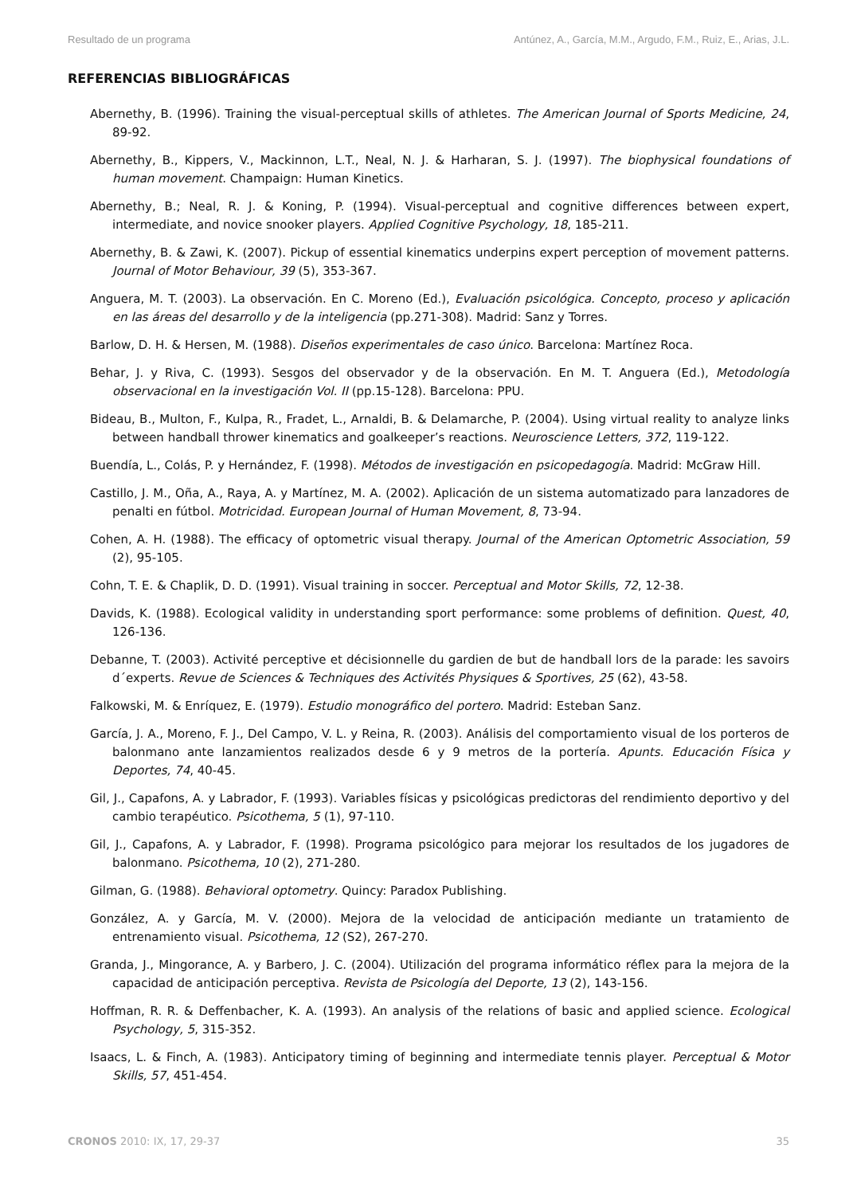Resultado de un programa Antúnez, A., García, M.M., Argudo, F.M., Ruiz, E., Arias, J.L.
REFERENCIAS BIBLIOGRÁFICAS
Abernethy, B. (1996). Training the visual-perceptual skills of athletes. The American Journal of Sports Medicine, 24, 89-92.
Abernethy, B., Kippers, V., Mackinnon, L.T., Neal, N. J. & Harharan, S. J. (1997). The biophysical foundations of human movement. Champaign: Human Kinetics.
Abernethy, B.; Neal, R. J. & Koning, P. (1994). Visual-perceptual and cognitive differences between expert, intermediate, and novice snooker players. Applied Cognitive Psychology, 18, 185-211.
Abernethy, B. & Zawi, K. (2007). Pickup of essential kinematics underpins expert perception of movement patterns. Journal of Motor Behaviour, 39 (5), 353-367.
Anguera, M. T. (2003). La observación. En C. Moreno (Ed.), Evaluación psicológica. Concepto, proceso y aplicación en las áreas del desarrollo y de la inteligencia (pp.271-308). Madrid: Sanz y Torres.
Barlow, D. H. & Hersen, M. (1988). Diseños experimentales de caso único. Barcelona: Martínez Roca.
Behar, J. y Riva, C. (1993). Sesgos del observador y de la observación. En M. T. Anguera (Ed.), Metodología observacional en la investigación Vol. II (pp.15-128). Barcelona: PPU.
Bideau, B., Multon, F., Kulpa, R., Fradet, L., Arnaldi, B. & Delamarche, P. (2004). Using virtual reality to analyze links between handball thrower kinematics and goalkeeper’s reactions. Neuroscience Letters, 372, 119-122.
Buendía, L., Colás, P. y Hernández, F. (1998). Métodos de investigación en psicopedagogía. Madrid: McGraw Hill.
Castillo, J. M., Oña, A., Raya, A. y Martínez, M. A. (2002). Aplicación de un sistema automatizado para lanzadores de penalti en fútbol. Motricidad. European Journal of Human Movement, 8, 73-94.
Cohen, A. H. (1988). The efficacy of optometric visual therapy. Journal of the American Optometric Association, 59 (2), 95-105.
Cohn, T. E. & Chaplik, D. D. (1991). Visual training in soccer. Perceptual and Motor Skills, 72, 12-38.
Davids, K. (1988). Ecological validity in understanding sport performance: some problems of definition. Quest, 40, 126-136.
Debanne, T. (2003). Activité perceptive et décisionnelle du gardien de but de handball lors de la parade: les savoirs d´experts. Revue de Sciences & Techniques des Activités Physiques & Sportives, 25 (62), 43-58.
Falkowski, M. & Enríquez, E. (1979). Estudio monográfico del portero. Madrid: Esteban Sanz.
García, J. A., Moreno, F. J., Del Campo, V. L. y Reina, R. (2003). Análisis del comportamiento visual de los porteros de balonmano ante lanzamientos realizados desde 6 y 9 metros de la portería. Apunts. Educación Física y Deportes, 74, 40-45.
Gil, J., Capafons, A. y Labrador, F. (1993). Variables físicas y psicológicas predictoras del rendimiento deportivo y del cambio terapéutico. Psicothema, 5 (1), 97-110.
Gil, J., Capafons, A. y Labrador, F. (1998). Programa psicológico para mejorar los resultados de los jugadores de balonmano. Psicothema, 10 (2), 271-280.
Gilman, G. (1988). Behavioral optometry. Quincy: Paradox Publishing.
González, A. y García, M. V. (2000). Mejora de la velocidad de anticipación mediante un tratamiento de entrenamiento visual. Psicothema, 12 (S2), 267-270.
Granda, J., Mingorance, A. y Barbero, J. C. (2004). Utilización del programa informático réflex para la mejora de la capacidad de anticipación perceptiva. Revista de Psicología del Deporte, 13 (2), 143-156.
Hoffman, R. R. & Deffenbacher, K. A. (1993). An analysis of the relations of basic and applied science. Ecological Psychology, 5, 315-352.
Isaacs, L. & Finch, A. (1983). Anticipatory timing of beginning and intermediate tennis player. Perceptual & Motor Skills, 57, 451-454.
CRONOS 2010: IX, 17, 29-37 35